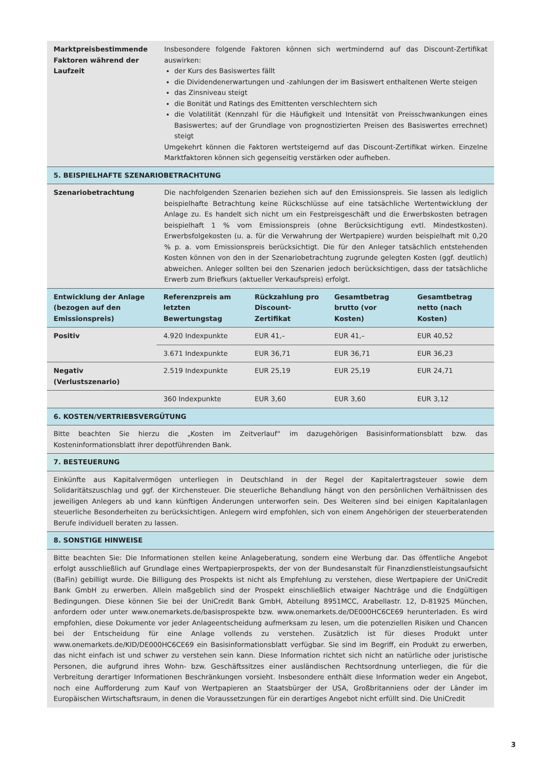| Marktpreisbestimmende Faktoren während der Laufzeit | Insbesondere folgende Faktoren können sich wertmindernd auf das Discount-Zertifikat auswirken: der Kurs des Basiswertes fällt die Dividendenerwartungen und -zahlungen der im Basiswert enthaltenen Werte steigen das Zinsniveau steigt die Bonität und Ratings des Emittenten verschlechtern sich die Volatilität (Kennzahl für die Häufigkeit und Intensität von Preisschwankungen eines Basiswertes; auf der Grundlage von prognostizierten Preisen des Basiswertes errechnet) steigt Umgekehrt können die Faktoren wertsteigernd auf das Discount-Zertifikat wirken. Einzelne Marktfaktoren können sich gegenseitig verstärken oder aufheben. |
| 5. BEISPIELHAFTE SZENARIOBETRACHTUNG | |
| Szenariobetrachtung | Die nachfolgenden Szenarien beziehen sich auf den Emissionspreis. Sie lassen als lediglich beispielhafte Betrachtung keine Rückschlüsse auf eine tatsächliche Wertentwicklung der Anlage zu. Es handelt sich nicht um ein Festpreisgeschäft und die Erwerbskosten betragen beispielhaft 1 % vom Emissionspreis (ohne Berücksichtigung evtl. Mindestkosten). Erwerbsfolgekosten (u. a. für die Verwahrung der Wertpapiere) wurden beispielhaft mit 0,20 % p. a. vom Emissionspreis berücksichtigt. Die für den Anleger tatsächlich entstehenden Kosten können von den in der Szenariobetrachtung zugrunde gelegten Kosten (ggf. deutlich) abweichen. Anleger sollten bei den Szenarien jedoch berücksichtigen, dass der tatsächliche Erwerb zum Briefkurs (aktueller Verkaufspreis) erfolgt. |
| Entwicklung der Anlage (bezogen auf den Emissionspreis) | Referenzpreis am letzten Bewertungstag | Rückzahlung pro Discount-Zertifikat | Gesamtbetrag brutto (vor Kosten) | Gesamtbetrag netto (nach Kosten) |
| Positiv | 4.920 Indexpunkte | EUR 41,– | EUR 41,– | EUR 40,52 |
| | 3.671 Indexpunkte | EUR 36,71 | EUR 36,71 | EUR 36,23 |
| Negativ (Verlustszenario) | 2.519 Indexpunkte | EUR 25,19 | EUR 25,19 | EUR 24,71 |
| | 360 Indexpunkte | EUR 3,60 | EUR 3,60 | EUR 3,12 |
| 6. KOSTEN/VERTRIEBSVERGÜTUNG |
| Bitte beachten Sie hierzu die „Kosten im Zeitverlauf“ im dazugehörigen Basisinformationsblatt bzw. das Kosteninformationsblatt ihrer depotführenden Bank. |
| 7. BESTEUERUNG |
| Einkünfte aus Kapitalvermögen unterliegen in Deutschland in der Regel der Kapitalertragsteuer sowie dem Solidaritätszuschlag und ggf. der Kirchensteuer. Die steuerliche Behandlung hängt von den persönlichen Verhältnissen des jeweiligen Anlegers ab und kann künftigen Änderungen unterworfen sein. Des Weiteren sind bei einigen Kapitalanlagen steuerliche Besonderheiten zu berücksichtigen. Anlegern wird empfohlen, sich von einem Angehörigen der steuerberatenden Berufe individuell beraten zu lassen. |
| 8. SONSTIGE HINWEISE |
| Bitte beachten Sie: Die Informationen stellen keine Anlageberatung, sondern eine Werbung dar. Das öffentliche Angebot erfolgt ausschließlich auf Grundlage eines Wertpapierprospekts, der von der Bundesanstalt für Finanzdienstleistungsaufsicht (BaFin) gebilligt wurde. Die Billigung des Prospekts ist nicht als Empfehlung zu verstehen, diese Wertpapiere der UniCredit Bank GmbH zu erwerben. Allein maßgeblich sind der Prospekt einschließlich etwaiger Nachträge und die Endgültigen Bedingungen. Diese können Sie bei der UniCredit Bank GmbH, Abteilung 8951MCC, Arabellastr. 12, D-81925 München, anfordern oder unter www.onemarkets.de/basisprospekte bzw. www.onemarkets.de/DE000HC6CE69 herunterladen. Es wird empfohlen, diese Dokumente vor jeder Anlageentscheidung aufmerksam zu lesen, um die potenziellen Risiken und Chancen bei der Entscheidung für eine Anlage vollends zu verstehen. Zusätzlich ist für dieses Produkt unter www.onemarkets.de/KID/DE000HC6CE69 ein Basisinformationsblatt verfügbar. Sie sind im Begriff, ein Produkt zu erwerben, das nicht einfach ist und schwer zu verstehen sein kann. Diese Information richtet sich nicht an natürliche oder juristische Personen, die aufgrund ihres Wohn- bzw. Geschäftssitzes einer ausländischen Rechtsordnung unterliegen, die für die Verbreitung derartiger Informationen Beschränkungen vorsieht. Insbesondere enthält diese Information weder ein Angebot, noch eine Aufforderung zum Kauf von Wertpapieren an Staatsbürger der USA, Großbritanniens oder der Länder im Europäischen Wirtschaftsraum, in denen die Voraussetzungen für ein derartiges Angebot nicht erfüllt sind. Die UniCredit |
3